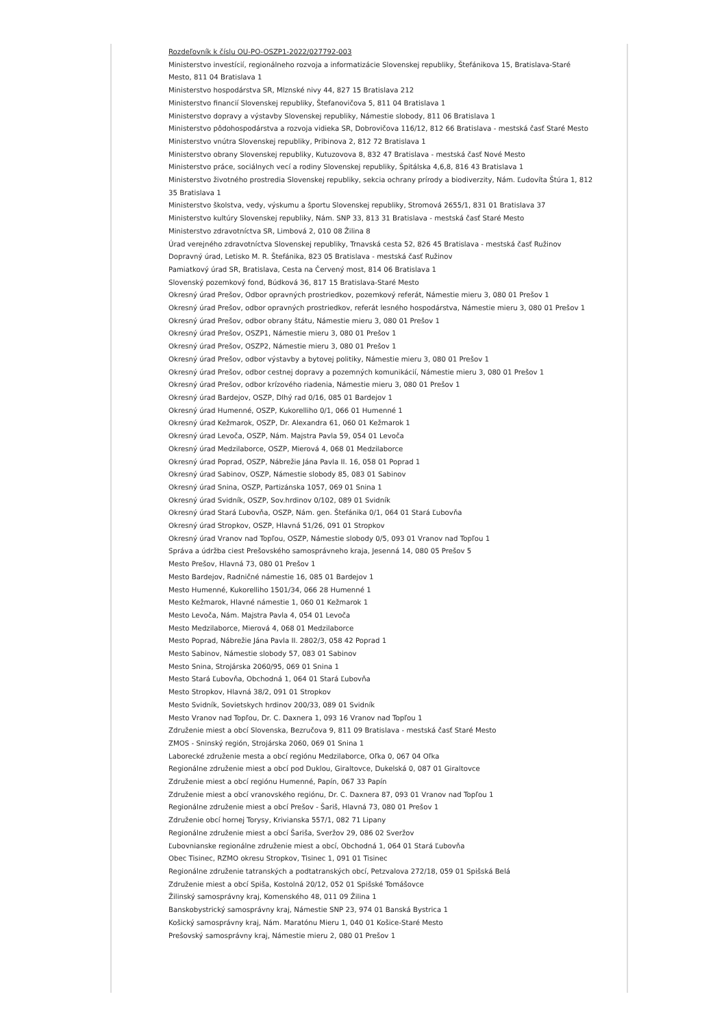Rozdeľovník k číslu OU-PO-OSZP1-2022/027792-003
Ministerstvo investícií, regionálneho rozvoja a informatizácie Slovenskej republiky, Štefánikova 15, Bratislava-Staré Mesto, 811 04 Bratislava 1
Ministerstvo hospodárstva SR, Mlznské nivy 44, 827 15 Bratislava 212
Ministerstvo financií Slovenskej republiky, Štefanovičova 5, 811 04 Bratislava 1
Ministerstvo dopravy a výstavby Slovenskej republiky, Námestie slobody, 811 06 Bratislava 1
Ministerstvo pôdohospodárstva a rozvoja vidieka SR, Dobrovičova 116/12, 812 66 Bratislava - mestská časť Staré Mesto
Ministerstvo vnútra Slovenskej republiky, Pribinova 2, 812 72 Bratislava 1
Ministerstvo obrany Slovenskej republiky, Kutuzovova 8, 832 47 Bratislava - mestská časť Nové Mesto
Ministerstvo práce, sociálnych vecí a rodiny Slovenskej republiky, Špitálska 4,6,8, 816 43 Bratislava 1
Ministerstvo životného prostredia Slovenskej republiky, sekcia ochrany prírody a biodiverzity, Nám. Ľudovíta Štúra 1, 812 35 Bratislava 1
Ministerstvo školstva, vedy, výskumu a športu Slovenskej republiky, Stromová 2655/1, 831 01 Bratislava 37
Ministerstvo kultúry Slovenskej republiky, Nám. SNP 33, 813 31 Bratislava - mestská časť Staré Mesto
Ministerstvo zdravotníctva SR, Limbová 2, 010 08 Žilina 8
Úrad verejného zdravotníctva Slovenskej republiky, Trnavská cesta 52, 826 45 Bratislava - mestská časť Ružinov
Dopravný úrad, Letisko M. R. Štefánika, 823 05 Bratislava - mestská časť Ružinov
Pamiatkový úrad SR, Bratislava, Cesta na Červený most, 814 06 Bratislava 1
Slovenský pozemkový fond, Búdková 36, 817 15 Bratislava-Staré Mesto
Okresný úrad Prešov, Odbor opravných prostriedkov, pozemkový referát, Námestie mieru 3, 080 01 Prešov 1
Okresný úrad Prešov, odbor opravných prostriedkov, referát lesného hospodárstva, Námestie mieru 3, 080 01 Prešov 1
Okresný úrad Prešov, odbor obrany štátu, Námestie mieru 3, 080 01 Prešov 1
Okresný úrad Prešov, OSZP1, Námestie mieru 3, 080 01 Prešov 1
Okresný úrad Prešov, OSZP2, Námestie mieru 3, 080 01 Prešov 1
Okresný úrad Prešov, odbor výstavby a bytovej politiky, Námestie mieru 3, 080 01 Prešov 1
Okresný úrad Prešov, odbor cestnej dopravy a pozemných komunikácií, Námestie mieru 3, 080 01 Prešov 1
Okresný úrad Prešov, odbor krízového riadenia, Námestie mieru 3, 080 01 Prešov 1
Okresný úrad Bardejov, OSZP, Dlhý rad 0/16, 085 01 Bardejov 1
Okresný úrad Humenné, OSZP, Kukorelliho 0/1, 066 01 Humenné 1
Okresný úrad Kežmarok, OSZP, Dr. Alexandra 61, 060 01 Kežmarok 1
Okresný úrad Levoča, OSZP, Nám. Majstra Pavla 59, 054 01 Levoča
Okresný úrad Medzilaborce, OSZP, Mierová 4, 068 01 Medzilaborce
Okresný úrad Poprad, OSZP, Nábrežie Jána Pavla II. 16, 058 01 Poprad 1
Okresný úrad Sabinov, OSZP, Námestie slobody 85, 083 01 Sabinov
Okresný úrad Snina, OSZP, Partizánska 1057, 069 01 Snina 1
Okresný úrad Svidník, OSZP, Sov.hrdinov 0/102, 089 01 Svidník
Okresný úrad Stará Ľubovňa, OSZP, Nám. gen. Štefánika 0/1, 064 01 Stará Ľubovňa
Okresný úrad Stropkov, OSZP, Hlavná 51/26, 091 01 Stropkov
Okresný úrad Vranov nad Topľou, OSZP, Námestie slobody 0/5, 093 01 Vranov nad Topľou 1
Správa a údržba ciest Prešovského samosprávneho kraja, Jesenná 14, 080 05 Prešov 5
Mesto Prešov, Hlavná 73, 080 01 Prešov 1
Mesto Bardejov, Radničné námestie 16, 085 01 Bardejov 1
Mesto Humenné, Kukorelliho 1501/34, 066 28 Humenné 1
Mesto Kežmarok, Hlavné námestie 1, 060 01 Kežmarok 1
Mesto Levoča, Nám. Majstra Pavla 4, 054 01 Levoča
Mesto Medzilaborce, Mierová 4, 068 01 Medzilaborce
Mesto Poprad, Nábrežie Jána Pavla II. 2802/3, 058 42 Poprad 1
Mesto Sabinov, Námestie slobody 57, 083 01 Sabinov
Mesto Snina, Strojárska 2060/95, 069 01 Snina 1
Mesto Stará Ľubovňa, Obchodná 1, 064 01 Stará Ľubovňa
Mesto Stropkov, Hlavná 38/2, 091 01 Stropkov
Mesto Svidník, Sovietskych hrdinov 200/33, 089 01 Svidník
Mesto Vranov nad Topľou, Dr. C. Daxnera 1, 093 16 Vranov nad Topľou 1
Združenie miest a obcí Slovenska, Bezručova 9, 811 09 Bratislava - mestská časť Staré Mesto
ZMOS - Sninský región, Strojárska 2060, 069 01 Snina 1
Laborecké združenie mesta a obcí regiónu Medzilaborce, Oľka 0, 067 04 Oľka
Regionálne združenie miest a obcí pod Duklou, Giraltovce, Dukelská 0, 087 01 Giraltovce
Združenie miest a obcí regiónu Humenné, Papín, 067 33 Papín
Združenie miest a obcí vranovského regiónu, Dr. C. Daxnera 87, 093 01 Vranov nad Topľou 1
Regionálne združenie miest a obcí Prešov - Šariš, Hlavná 73, 080 01 Prešov 1
Združenie obcí hornej Torysy, Krivianska 557/1, 082 71 Lipany
Regionálne združenie miest a obcí Šariša, Sveržov 29, 086 02 Sveržov
Ľubovnianske regionálne združenie miest a obcí, Obchodná 1, 064 01 Stará Ľubovňa
Obec Tisinec, RZMO okresu Stropkov, Tisinec 1, 091 01 Tisinec
Regionálne združenie tatranských a podtatranských obcí, Petzvalova 272/18, 059 01 Spišská Belá
Združenie miest a obcí Spiša, Kostolná 20/12, 052 01 Spišské Tomášovce
Žilinský samosprávny kraj, Komenského 48, 011 09 Žilina 1
Banskobystrický samosprávny kraj, Námestie SNP 23, 974 01 Banská Bystrica 1
Košický samosprávny kraj, Nám. Maratónu Mieru 1, 040 01 Košice-Staré Mesto
Prešovský samosprávny kraj, Námestie mieru 2, 080 01 Prešov 1